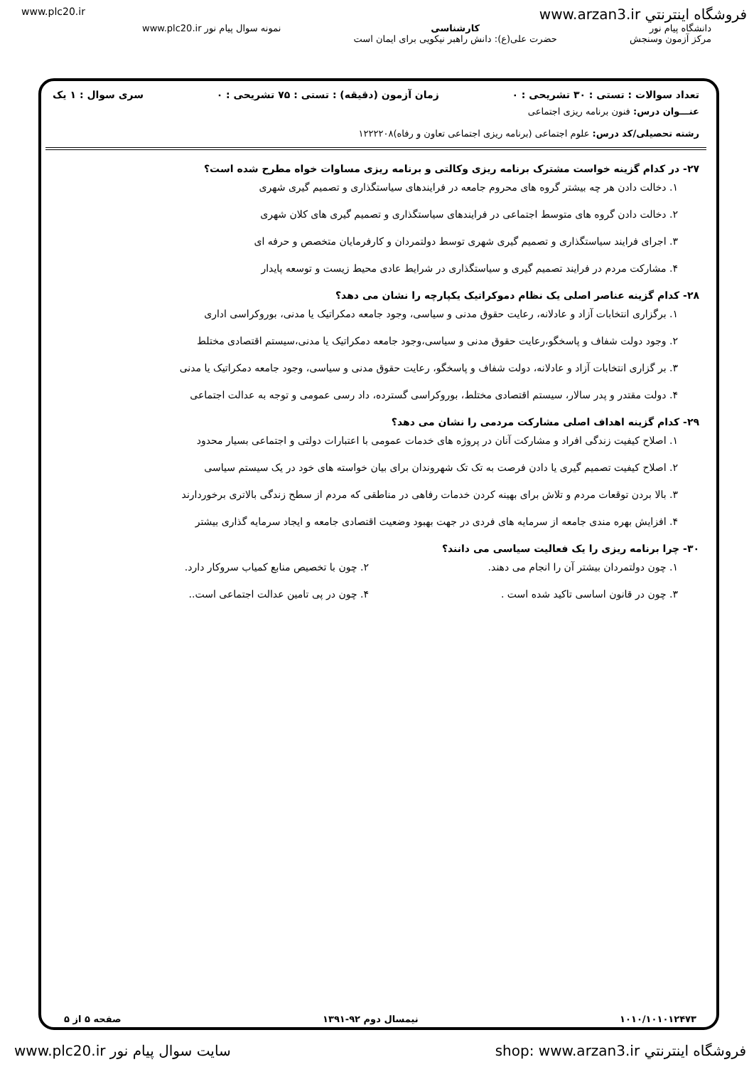www.plc20.ir فروشگاه اينترنتي www.arzan3.ir
دانشگاه پیام نور
مرکز آزمون وسنجش
کارشناسی
حضرت علی(ع): دانش راهبر نیکویی برای ایمان است
نمونه سوال پیام نور www.plc20.ir
تعداد سوالات : تستی : ۳۰ تشریحی : ۰ زمان آزمون (دقیقه) : تستی : ۷۵ تشریحی : ۰ سری سوال : ۱ یک
عنـــوان درس: فنون برنامه ریزی اجتماعی
رشته تحصیلی/کد درس: علوم اجتماعی (برنامه ریزی اجتماعی تعاون و رفاه)۱۲۲۲۲۰۸
۲۷- در کدام گزینه خواست مشترک برنامه ریزی وکالتی و برنامه ریزی مساوات خواه مطرح شده است؟
۱. دخالت دادن هر چه بیشتر گروه های محروم جامعه در فرایندهای سیاستگذاری و تصمیم گیری شهری
۲. دخالت دادن گروه های متوسط اجتماعی در فرایندهای سیاستگذاری و تصمیم گیری های کلان شهری
۳. اجرای فرایند سیاستگذاری و تصمیم گیری شهری توسط دولتمردان و کارفرمایان متخصص و حرفه ای
۴. مشارکت مردم در فرایند تصمیم گیری و سیاستگذاری در شرایط عادی محیط زیست و توسعه پایدار
۲۸- کدام گزینه عناصر اصلی یک نظام دموکراتیک یکپارچه را نشان می دهد؟
۱. برگزاری انتخابات آزاد و عادلانه، رعایت حقوق مدنی و سیاسی، وجود جامعه دمکراتیک یا مدنی، بوروکراسی اداری
۲. وجود دولت شفاف و پاسخگو،رعایت حقوق مدنی و سیاسی،وجود جامعه دمکراتیک یا مدنی،سیستم اقتصادی مختلط
۳. بر گزاری انتخابات آزاد و عادلانه، دولت شفاف و پاسخگو، رعایت حقوق مدنی و سیاسی، وجود جامعه دمکراتیک یا مدنی
۴. دولت مقتدر و پدر سالار، سیستم اقتصادی مختلط، بوروکراسی گسترده، داد رسی عمومی و توجه به عدالت اجتماعی
۲۹- کدام گزینه اهداف اصلی مشارکت مردمی را نشان می دهد؟
۱. اصلاح کیفیت زندگی افراد و مشارکت آنان در پروژه های خدمات عمومی با اعتبارات دولتی و اجتماعی بسیار محدود
۲. اصلاح کیفیت تصمیم گیری یا دادن فرصت به تک تک شهروندان برای بیان خواسته های خود در یک سیستم سیاسی
۳. بالا بردن توقعات مردم و تلاش برای بهینه کردن خدمات رفاهی در مناطقی که مردم از سطح زندگی بالاتری برخوردارند
۴. افزایش بهره مندی جامعه از سرمایه های فردی در جهت بهبود وضعیت اقتصادی جامعه و ایجاد سرمایه گذاری بیشتر
۳۰- چرا برنامه ریزی را یک فعالیت سیاسی می دانند؟
۱. چون دولتمردان بیشتر آن را انجام می دهند.
۲. چون با تخصیص منابع کمیاب سروکار دارد.
۳. چون در قانون اساسی تاکید شده است .
۴. چون در پی تامین عدالت اجتماعی است..
۱۰۱۰/۱۰۱۰۱۲۴۷۳ نیمسال دوم ۹۲-۱۳۹۱ صفحه ۵ از ۵
www.plc20.ir سایت سوال پیام نور shop: www.arzan3.ir فروشگاه اينترنتي